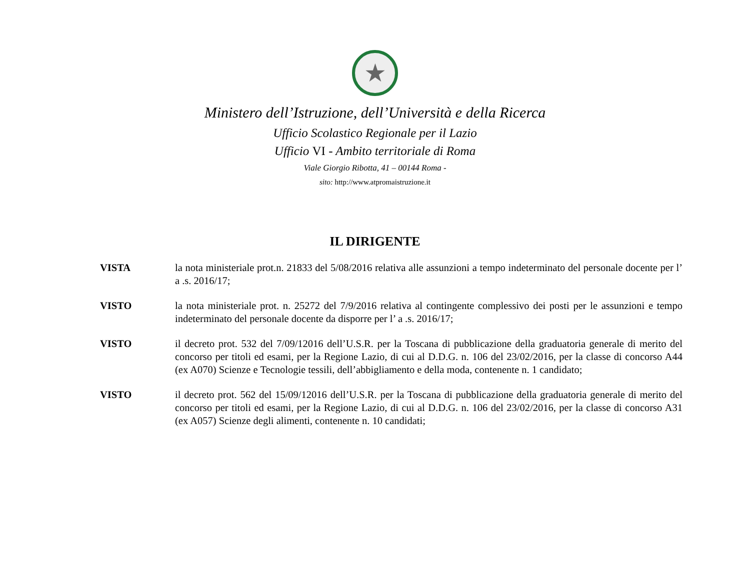★
Ministero dell’Istruzione, dell’Università e della Ricerca
Ufficio Scolastico Regionale per il Lazio
Ufficio VI - Ambito territoriale di Roma
Viale Giorgio Ribotta, 41 – 00144 Roma -
sito: http://www.atpromaistruzione.it
IL DIRIGENTE
VISTA la nota ministeriale prot.n. 21833 del 5/08/2016 relativa alle assunzioni a tempo indeterminato del personale docente per l’ a .s. 2016/17;
VISTO la nota ministeriale prot. n. 25272 del 7/9/2016 relativa al contingente complessivo dei posti per le assunzioni e tempo indeterminato del personale docente da disporre per l’ a .s. 2016/17;
VISTO il decreto prot. 532 del 7/09/12016 dell’U.S.R. per la Toscana di pubblicazione della graduatoria generale di merito del concorso per titoli ed esami, per la Regione Lazio, di cui al D.D.G. n. 106 del 23/02/2016, per la classe di concorso A44 (ex A070) Scienze e Tecnologie tessili, dell’abbigliamento e della moda, contenente n. 1 candidato;
VISTO il decreto prot. 562 del 15/09/12016 dell’U.S.R. per la Toscana di pubblicazione della graduatoria generale di merito del concorso per titoli ed esami, per la Regione Lazio, di cui al D.D.G. n. 106 del 23/02/2016, per la classe di concorso A31 (ex A057) Scienze degli alimenti, contenente n. 10 candidati;